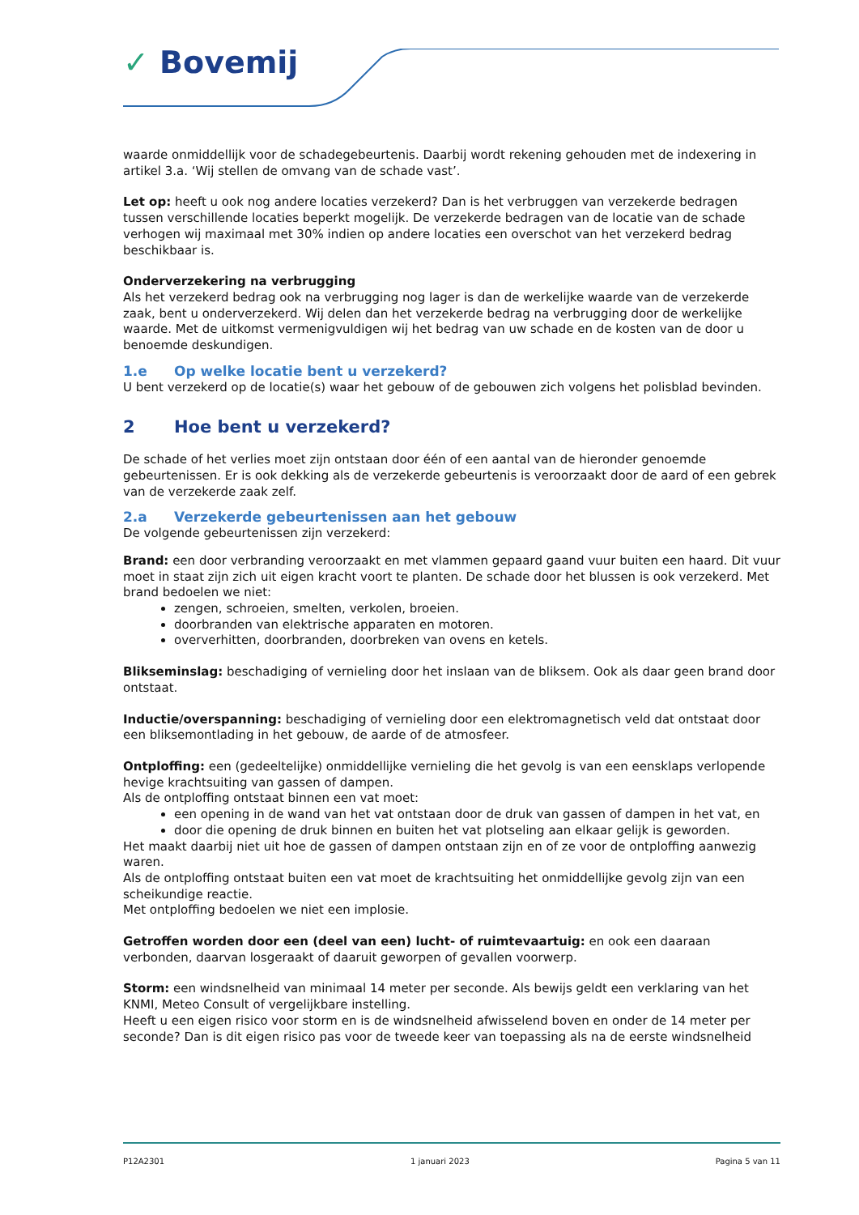✓ Bovemij
waarde onmiddellijk voor de schadegebeurtenis. Daarbij wordt rekening gehouden met de indexering in artikel 3.a. ‘Wij stellen de omvang van de schade vast’.
Let op: heeft u ook nog andere locaties verzekerd? Dan is het verbruggen van verzekerde bedragen tussen verschillende locaties beperkt mogelijk. De verzekerde bedragen van de locatie van de schade verhogen wij maximaal met 30% indien op andere locaties een overschot van het verzekerd bedrag beschikbaar is.
Onderverzekering na verbrugging
Als het verzekerd bedrag ook na verbrugging nog lager is dan de werkelijke waarde van de verzekerde zaak, bent u onderverzekerd. Wij delen dan het verzekerde bedrag na verbrugging door de werkelijke waarde. Met de uitkomst vermenigvuldigen wij het bedrag van uw schade en de kosten van de door u benoemde deskundigen.
1.e Op welke locatie bent u verzekerd?
U bent verzekerd op de locatie(s) waar het gebouw of de gebouwen zich volgens het polisblad bevinden.
2 Hoe bent u verzekerd?
De schade of het verlies moet zijn ontstaan door één of een aantal van de hieronder genoemde gebeurtenissen. Er is ook dekking als de verzekerde gebeurtenis is veroorzaakt door de aard of een gebrek van de verzekerde zaak zelf.
2.a Verzekerde gebeurtenissen aan het gebouw
De volgende gebeurtenissen zijn verzekerd:
Brand: een door verbranding veroorzaakt en met vlammen gepaard gaand vuur buiten een haard. Dit vuur moet in staat zijn zich uit eigen kracht voort te planten. De schade door het blussen is ook verzekerd. Met brand bedoelen we niet:
zengen, schroeien, smelten, verkolen, broeien.
doorbranden van elektrische apparaten en motoren.
oververhitten, doorbranden, doorbreken van ovens en ketels.
Blikseminslag: beschadiging of vernieling door het inslaan van de bliksem. Ook als daar geen brand door ontstaat.
Inductie/overspanning: beschadiging of vernieling door een elektromagnetisch veld dat ontstaat door een bliksemontlading in het gebouw, de aarde of de atmosfeer.
Ontploffing: een (gedeeltelijke) onmiddellijke vernieling die het gevolg is van een eensklaps verlopende hevige krachtsuiting van gassen of dampen.
Als de ontploffing ontstaat binnen een vat moet:
een opening in de wand van het vat ontstaan door de druk van gassen of dampen in het vat, en
door die opening de druk binnen en buiten het vat plotseling aan elkaar gelijk is geworden.
Het maakt daarbij niet uit hoe de gassen of dampen ontstaan zijn en of ze voor de ontploffing aanwezig waren.
Als de ontploffing ontstaat buiten een vat moet de krachtsuiting het onmiddellijke gevolg zijn van een scheikundige reactie.
Met ontploffing bedoelen we niet een implosie.
Getroffen worden door een (deel van een) lucht- of ruimtevaartuig: en ook een daaraan verbonden, daarvan losgeraakt of daaruit geworpen of gevallen voorwerp.
Storm: een windsnelheid van minimaal 14 meter per seconde. Als bewijs geldt een verklaring van het KNMI, Meteo Consult of vergelijkbare instelling.
Heeft u een eigen risico voor storm en is de windsnelheid afwisselend boven en onder de 14 meter per seconde? Dan is dit eigen risico pas voor de tweede keer van toepassing als na de eerste windsnelheid
P12A2301 1 januari 2023 Pagina 5 van 11